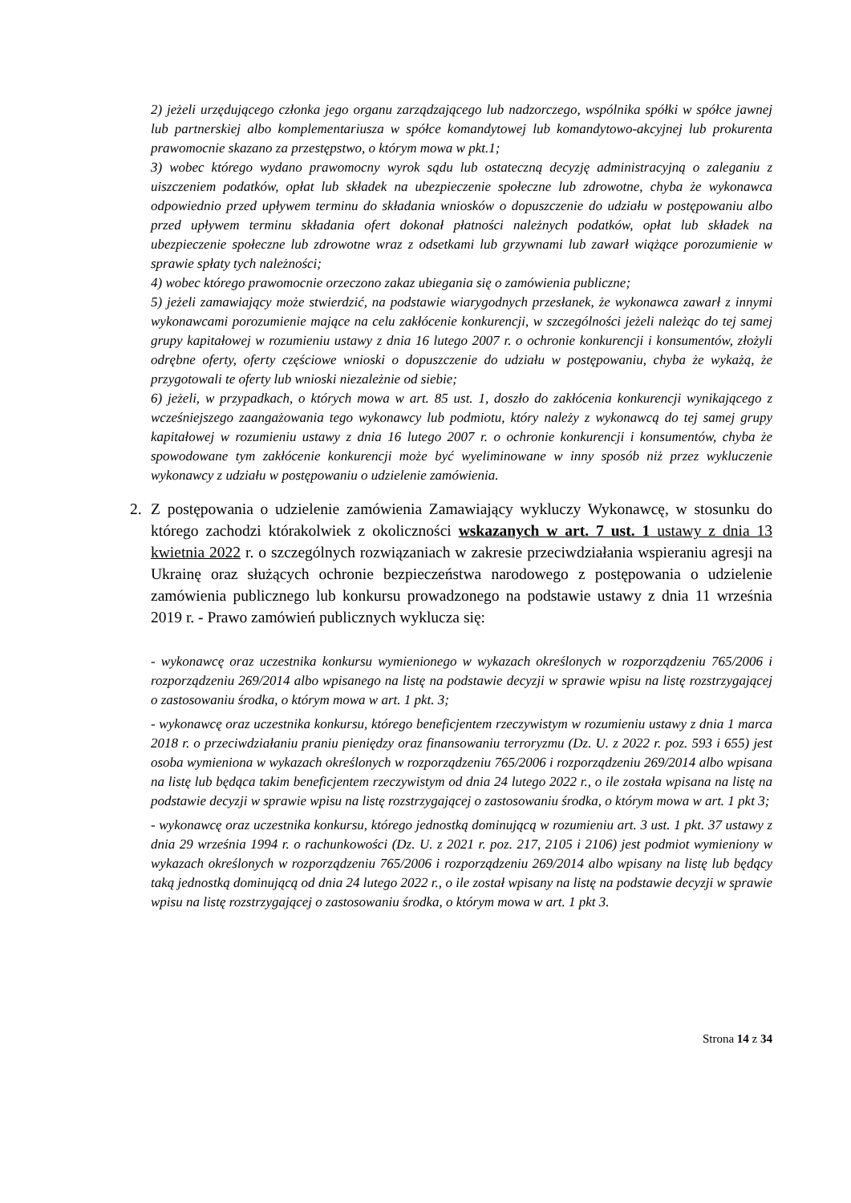2) jeżeli urzędującego członka jego organu zarządzającego lub nadzorczego, wspólnika spółki w spółce jawnej lub partnerskiej albo komplementariusza w spółce komandytowej lub komandytowo-akcyjnej lub prokurenta prawomocnie skazano za przestępstwo, o którym mowa w pkt.1;
3) wobec którego wydano prawomocny wyrok sądu lub ostateczną decyzję administracyjną o zaleganiu z uiszczeniem podatków, opłat lub składek na ubezpieczenie społeczne lub zdrowotne, chyba że wykonawca odpowiednio przed upływem terminu do składania wniosków o dopuszczenie do udziału w postępowaniu albo przed upływem terminu składania ofert dokonał płatności należnych podatków, opłat lub składek na ubezpieczenie społeczne lub zdrowotne wraz z odsetkami lub grzywnami lub zawarł wiążące porozumienie w sprawie spłaty tych należności;
4) wobec którego prawomocnie orzeczono zakaz ubiegania się o zamówienia publiczne;
5) jeżeli zamawiający może stwierdzić, na podstawie wiarygodnych przesłanek, że wykonawca zawarł z innymi wykonawcami porozumienie mające na celu zakłócenie konkurencji, w szczególności jeżeli należąc do tej samej grupy kapitałowej w rozumieniu ustawy z dnia 16 lutego 2007 r. o ochronie konkurencji i konsumentów, złożyli odrębne oferty, oferty częściowe wnioski o dopuszczenie do udziału w postępowaniu, chyba że wykażą, że przygotowali te oferty lub wnioski niezależnie od siebie;
6) jeżeli, w przypadkach, o których mowa w art. 85 ust. 1, doszło do zakłócenia konkurencji wynikającego z wcześniejszego zaangażowania tego wykonawcy lub podmiotu, który należy z wykonawcą do tej samej grupy kapitałowej w rozumieniu ustawy z dnia 16 lutego 2007 r. o ochronie konkurencji i konsumentów, chyba że spowodowane tym zakłócenie konkurencji może być wyeliminowane w inny sposób niż przez wykluczenie wykonawcy z udziału w postępowaniu o udzielenie zamówienia.
2. Z postępowania o udzielenie zamówienia Zamawiający wykluczy Wykonawcę, w stosunku do którego zachodzi którakolwiek z okoliczności wskazanych w art. 7 ust. 1 ustawy z dnia 13 kwietnia 2022 r. o szczególnych rozwiązaniach w zakresie przeciwdziałania wspieraniu agresji na Ukrainę oraz służących ochronie bezpieczeństwa narodowego z postępowania o udzielenie zamówienia publicznego lub konkursu prowadzonego na podstawie ustawy z dnia 11 września 2019 r. - Prawo zamówień publicznych wyklucza się:
- wykonawcę oraz uczestnika konkursu wymienionego w wykazach określonych w rozporządzeniu 765/2006 i rozporządzeniu 269/2014 albo wpisanego na listę na podstawie decyzji w sprawie wpisu na listę rozstrzygającej o zastosowaniu środka, o którym mowa w art. 1 pkt. 3;
- wykonawcę oraz uczestnika konkursu, którego beneficjentem rzeczywistym w rozumieniu ustawy z dnia 1 marca 2018 r. o przeciwdziałaniu praniu pieniędzy oraz finansowaniu terroryzmu (Dz. U. z 2022 r. poz. 593 i 655) jest osoba wymieniona w wykazach określonych w rozporządzeniu 765/2006 i rozporządzeniu 269/2014 albo wpisana na listę lub będąca takim beneficjentem rzeczywistym od dnia 24 lutego 2022 r., o ile została wpisana na listę na podstawie decyzji w sprawie wpisu na listę rozstrzygającej o zastosowaniu środka, o którym mowa w art. 1 pkt 3;
- wykonawcę oraz uczestnika konkursu, którego jednostką dominującą w rozumieniu art. 3 ust. 1 pkt. 37 ustawy z dnia 29 września 1994 r. o rachunkowości (Dz. U. z 2021 r. poz. 217, 2105 i 2106) jest podmiot wymieniony w wykazach określonych w rozporządzeniu 765/2006 i rozporządzeniu 269/2014 albo wpisany na listę lub będący taką jednostką dominującą od dnia 24 lutego 2022 r., o ile został wpisany na listę na podstawie decyzji w sprawie wpisu na listę rozstrzygającej o zastosowaniu środka, o którym mowa w art. 1 pkt 3.
Strona 14 z 34